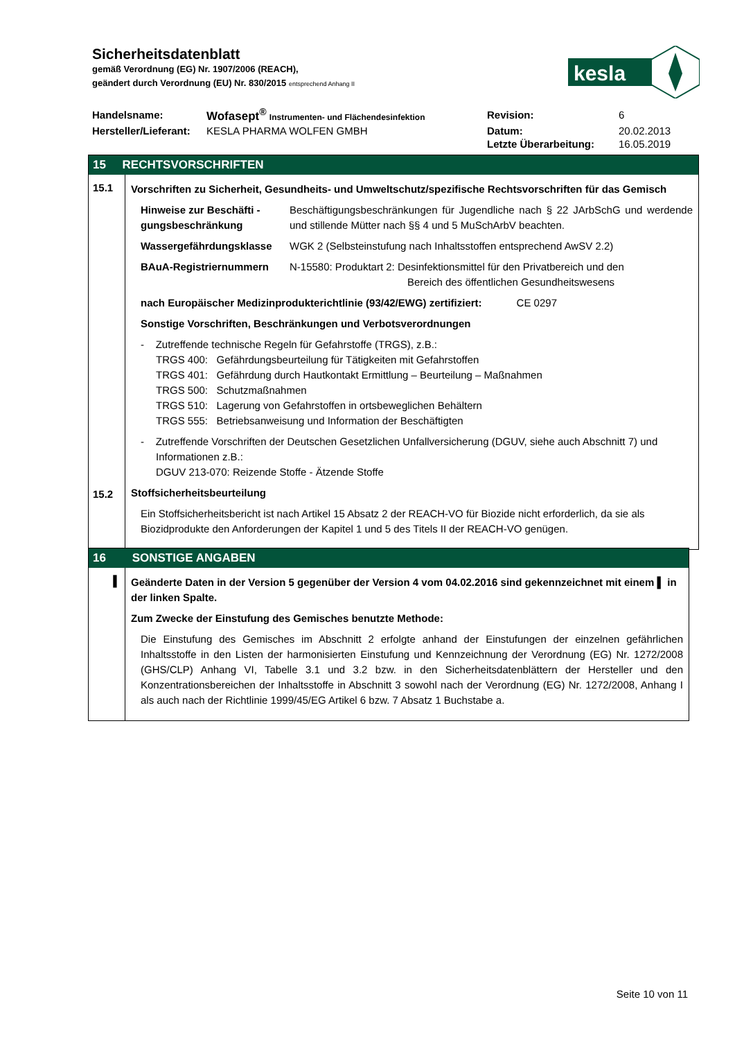Sicherheitsdatenblatt
gemäß Verordnung (EG) Nr. 1907/2006 (REACH),
geändert durch Verordnung (EU) Nr. 830/2015 entsprechend Anhang II
kesla
| Handelsname: | Wofasept<sup>®</sup> Instrumenten- und Flächendesinfektion | Revision: | 6 |
| Hersteller/Lieferant: | KESLA PHARMA WOLFEN GMBH | Datum: | 20.02.2013 |
| | | Letzte Überarbeitung: | 16.05.2019 |
15 RECHTSVORSCHRIFTEN
15.1
15.2
Vorschriften zu Sicherheit, Gesundheits- und Umweltschutz/spezifische Rechtsvorschriften für das Gemisch
Hinweise zur Beschäfti - gungsbeschränkung
Beschäftigungsbeschränkungen für Jugendliche nach § 22 JArbSchG und werdende und stillende Mütter nach §§ 4 und 5 MuSchArbV beachten.
Wassergefährdungsklasse WGK 2 (Selbsteinstufung nach Inhaltsstoffen entsprechend AwSV 2.2)
BAuA-Registriernummern N-15580: Produktart 2: Desinfektionsmittel für den Privatbereich und den
Bereich des öffentlichen Gesundheitswesens
nach Europäischer Medizinprodukterichtlinie (93/42/EWG) zertifiziert: CE 0297
Sonstige Vorschriften, Beschränkungen und Verbotsverordnungen
- Zutreffende technische Regeln für Gefahrstoffe (TRGS), z.B.:
TRGS 400: Gefährdungsbeurteilung für Tätigkeiten mit Gefahrstoffen
TRGS 401: Gefährdung durch Hautkontakt Ermittlung – Beurteilung – Maßnahmen
TRGS 500: Schutzmaßnahmen
TRGS 510: Lagerung von Gefahrstoffen in ortsbeweglichen Behältern
TRGS 555: Betriebsanweisung und Information der Beschäftigten
- Zutreffende Vorschriften der Deutschen Gesetzlichen Unfallversicherung (DGUV, siehe auch Abschnitt 7) und Informationen z.B.:
DGUV 213-070: Reizende Stoffe - Ätzende Stoffe
Stoffsicherheitsbeurteilung
Ein Stoffsicherheitsbericht ist nach Artikel 15 Absatz 2 der REACH-VO für Biozide nicht erforderlich, da sie als Biozidprodukte den Anforderungen der Kapitel 1 und 5 des Titels II der REACH-VO genügen.
16 SONSTIGE ANGABEN
▌
Geänderte Daten in der Version 5 gegenüber der Version 4 vom 04.02.2016 sind gekennzeichnet mit einem ▌ in der linken Spalte.
Zum Zwecke der Einstufung des Gemisches benutzte Methode:
Die Einstufung des Gemisches im Abschnitt 2 erfolgte anhand der Einstufungen der einzelnen gefährlichen Inhaltsstoffe in den Listen der harmonisierten Einstufung und Kennzeichnung der Verordnung (EG) Nr. 1272/2008 (GHS/CLP) Anhang VI, Tabelle 3.1 und 3.2 bzw. in den Sicherheitsdatenblättern der Hersteller und den Konzentrationsbereichen der Inhaltsstoffe in Abschnitt 3 sowohl nach der Verordnung (EG) Nr. 1272/2008, Anhang I als auch nach der Richtlinie 1999/45/EG Artikel 6 bzw. 7 Absatz 1 Buchstabe a.
Seite 10 von 11